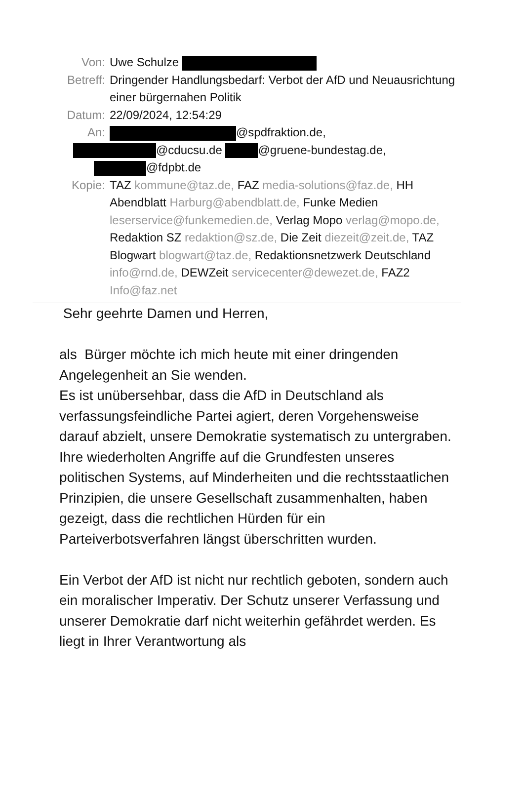Von: Uwe Schulze
Betreff: Dringender Handlungsbedarf: Verbot der AfD und Neuausrichtung einer bürgernahen Politik
Datum: 22/09/2024, 12:54:29
An: @spdfraktion.de,
@cducsu.de @gruene-bundestag.de,
@fdpbt.de
Kopie: TAZ kommune@taz.de, FAZ media-solutions@faz.de, HH Abendblatt Harburg@abendblatt.de, Funke Medien leserservice@funkemedien.de, Verlag Mopo verlag@mopo.de, Redaktion SZ redaktion@sz.de, Die Zeit diezeit@zeit.de, TAZ Blogwart blogwart@taz.de, Redaktionsnetzwerk Deutschland info@rnd.de, DEWZeit servicecenter@dewezet.de, FAZ2 Info@faz.net
Sehr geehrte Damen und Herren,
als Bürger möchte ich mich heute mit einer dringenden Angelegenheit an Sie wenden.
Es ist unübersehbar, dass die AfD in Deutschland als verfassungsfeindliche Partei agiert, deren Vorgehensweise darauf abzielt, unsere Demokratie systematisch zu untergraben.
Ihre wiederholten Angriffe auf die Grundfesten unseres politischen Systems, auf Minderheiten und die rechtsstaatlichen Prinzipien, die unsere Gesellschaft zusammenhalten, haben gezeigt, dass die rechtlichen Hürden für ein Parteiverbotsverfahren längst überschritten wurden.
Ein Verbot der AfD ist nicht nur rechtlich geboten, sondern auch ein moralischer Imperativ. Der Schutz unserer Verfassung und unserer Demokratie darf nicht weiterhin gefährdet werden. Es liegt in Ihrer Verantwortung als